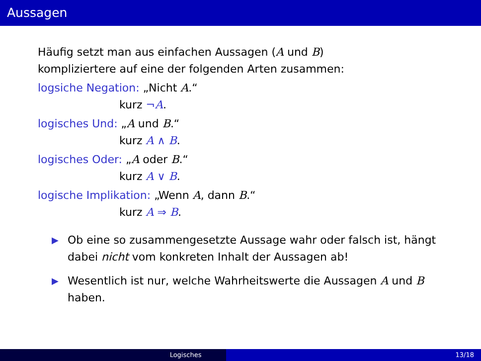Aussagen
Häufig setzt man aus einfachen Aussagen (A und B)
kompliziertere auf eine der folgenden Arten zusammen:
logsiche Negation: „Nicht A.“
kurz ¬A.
logisches Und: „A und B.“
kurz A ∧ B.
logisches Oder: „A oder B.“
kurz A ∨ B.
logische Implikation: „Wenn A, dann B.“
kurz A ⇒ B.
▶ Ob eine so zusammengesetzte Aussage wahr oder falsch ist, hängt dabei nicht vom konkreten Inhalt der Aussagen ab!
▶ Wesentlich ist nur, welche Wahrheitswerte die Aussagen A und B haben.
Logisches 13/18